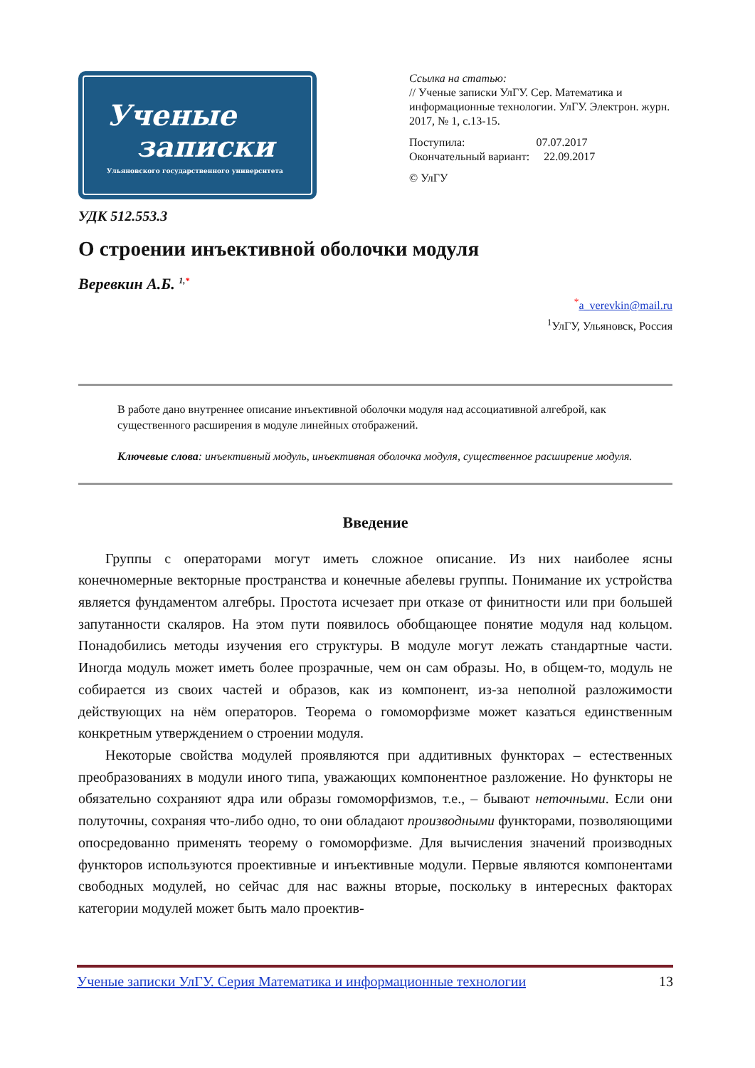Ученые
записки
Ульяновского государственного университета
Ссылка на статью:
// Ученые записки УлГУ. Сер. Математика и информационные технологии. УлГУ. Электрон. журн. 2017, № 1, с.13-15.
Поступила: 07.07.2017
Окончательный вариант: 22.09.2017
© УлГУ
УДК 512.553.3
О строении инъективной оболочки модуля
Веревкин А.Б. <sup>1,*</sup>
<sup>*</sup> a_verevkin@mail.ru
<sup>1</sup> УлГУ, Ульяновск, Россия
В работе дано внутреннее описание инъективной оболочки модуля над ассоциативной алгеброй, как существенного расширения в модуле линейных отображений.
Ключевые слова: инъективный модуль, инъективная оболочка модуля, существенное расширение модуля.
Введение
Группы с операторами могут иметь сложное описание. Из них наиболее ясны конечномерные векторные пространства и конечные абелевы группы. Понимание их устройства является фундаментом алгебры. Простота исчезает при отказе от финитности или при большей запутанности скаляров. На этом пути появилось обобщающее понятие модуля над кольцом. Понадобились методы изучения его структуры. В модуле могут лежать стандартные части. Иногда модуль может иметь более прозрачные, чем он сам образы. Но, в общем-то, модуль не собирается из своих частей и образов, как из компонент, из-за неполной разложимости действующих на нём операторов. Теорема о гомоморфизме может казаться единственным конкретным утверждением о строении модуля.
Некоторые свойства модулей проявляются при аддитивных функторах – естественных преобразованиях в модули иного типа, уважающих компонентное разложение. Но функторы не обязательно сохраняют ядра или образы гомоморфизмов, т.е., – бывают неточными. Если они полуточны, сохраняя что-либо одно, то они обладают производными функторами, позволяющими опосредованно применять теорему о гомоморфизме. Для вычисления значений производных функторов используются проективные и инъективные модули. Первые являются компонентами свободных модулей, но сейчас для нас важны вторые, поскольку в интересных факторах категории модулей может быть мало проектив-
Ученые записки УлГУ. Серия Математика и информационные технологии 13